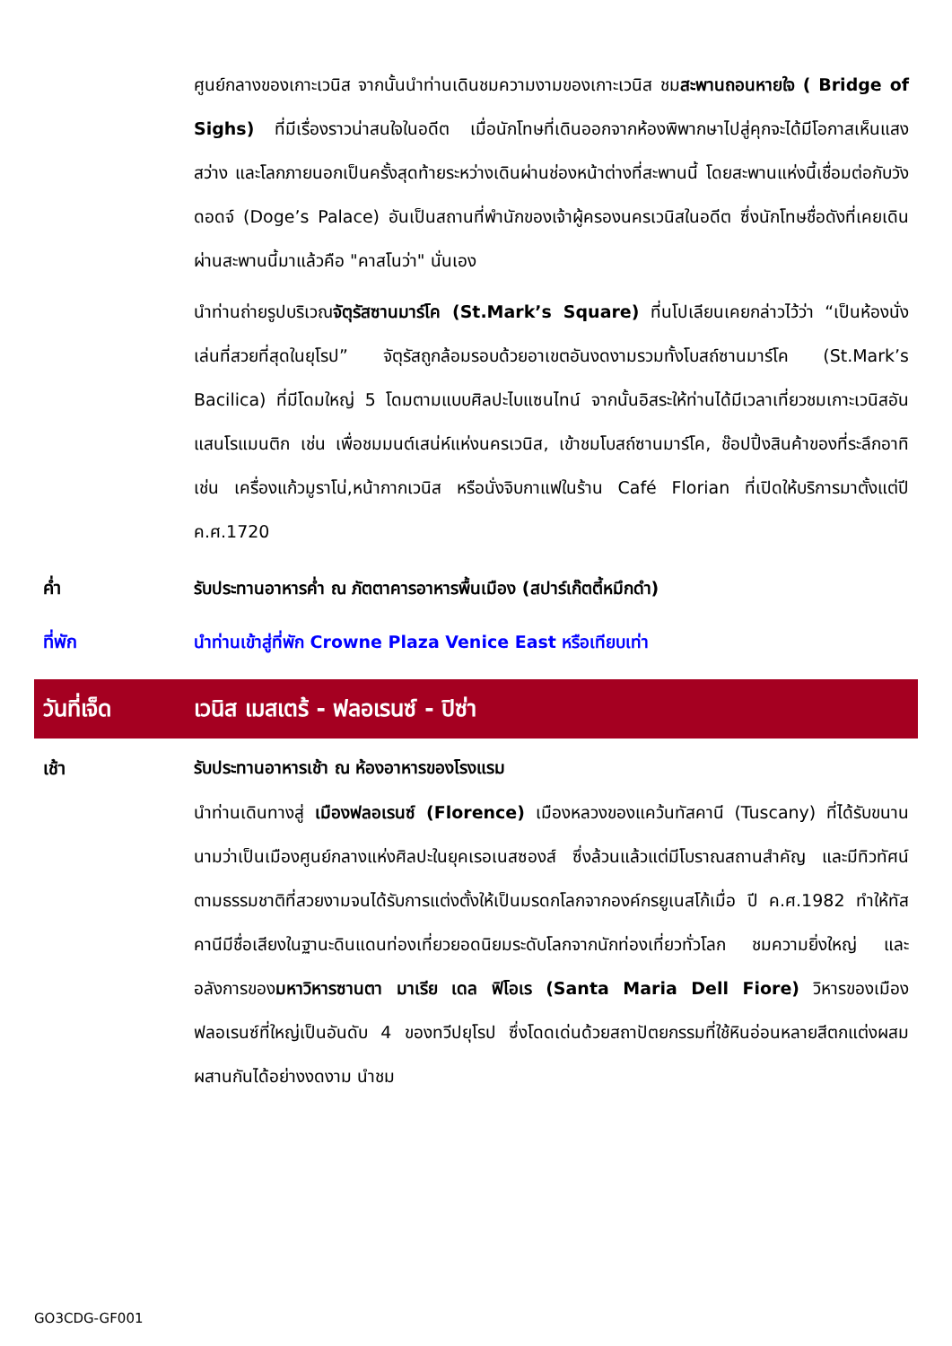ศูนย์กลางของเกาะเวนิส จากนั้นนำท่านเดินชมความงามของเกาะเวนิส ชมสะพานถอนหายใจ ( Bridge of Sighs) ที่มีเรื่องราวน่าสนใจในอดีต เมื่อนักโทษที่เดินออกจากห้องพิพากษาไปสู่คุกจะได้มีโอกาสเห็นแสงสว่าง และโลกภายนอกเป็นครั้งสุดท้ายระหว่างเดินผ่านช่องหน้าต่างที่สะพานนี้ โดยสะพานแห่งนี้เชื่อมต่อกับวังดอดจ์ (Doge’s Palace) อันเป็นสถานที่พำนักของเจ้าผู้ครองนครเวนิสในอดีต ซึ่งนักโทษชื่อดังที่เคยเดินผ่านสะพานนี้มาแล้วคือ "คาสโนว่า" นั่นเอง
นำท่านถ่ายรูปบริเวณจัตุรัสซานมาร์โค (St.Mark’s Square) ที่นโปเลียนเคยกล่าวไว้ว่า “เป็นห้องนั่งเล่นที่สวยที่สุดในยุโรป” จัตุรัสถูกล้อมรอบด้วยอาเขตอันงดงามรวมทั้งโบสถ์ซานมาร์โค (St.Mark’s Bacilica) ที่มีโดมใหญ่ 5 โดมตามแบบศิลปะไบแซนไทน์ จากนั้นอิสระให้ท่านได้มีเวลาเที่ยวชมเกาะเวนิสอันแสนโรแมนติก เช่น เพื่อชมมนต์เสน่ห์แห่งนครเวนิส, เข้าชมโบสถ์ซานมาร์โค, ช๊อปปิ้งสินค้าของที่ระลึกอาทิเช่น เครื่องแก้วมูราโน่,หน้ากากเวนิส หรือนั่งจิบกาแฟในร้าน Café Florian ที่เปิดให้บริการมาตั้งแต่ปี ค.ศ.1720
ค่ำ รับประทานอาหารค่ำ ณ ภัตตาคารอาหารพื้นเมือง (สปาร์เก๊ตตี้หมึกดำ)
ที่พัก นำท่านเข้าสู่ที่พัก Crowne Plaza Venice East หรือเทียบเท่า
วันที่เจ็ด
เวนิส เมสเตร้ - ฟลอเรนซ์ - ปิซ่า
เช้า
รับประทานอาหารเช้า ณ ห้องอาหารของโรงแรม
นำท่านเดินทางสู่ เมืองฟลอเรนซ์ (Florence) เมืองหลวงของแคว้นทัสคานี (Tuscany) ที่ได้รับขนานนามว่าเป็นเมืองศูนย์กลางแห่งศิลปะในยุคเรอเนสซองส์ ซึ่งล้วนแล้วแต่มีโบราณสถานสำคัญ และมีทิวทัศน์ตามธรรมชาติที่สวยงามจนได้รับการแต่งตั้งให้เป็นมรดกโลกจากองค์กรยูเนสโก้เมื่อ ปี ค.ศ.1982 ทำให้ทัสคานีมีชื่อเสียงในฐานะดินแดนท่องเที่ยวยอดนิยมระดับโลกจากนักท่องเที่ยวทั่วโลก ชมความยิ่งใหญ่ และอลังการของมหาวิหารซานตา มาเรีย เดล ฟิโอเร (Santa Maria Dell Fiore) วิหารของเมืองฟลอเรนซ์ที่ใหญ่เป็นอันดับ 4 ของทวีปยุโรป ซึ่งโดดเด่นด้วยสถาปัตยกรรมที่ใช้หินอ่อนหลายสีตกแต่งผสมผสานกันได้อย่างงดงาม นำชม
GO3CDG-GF001